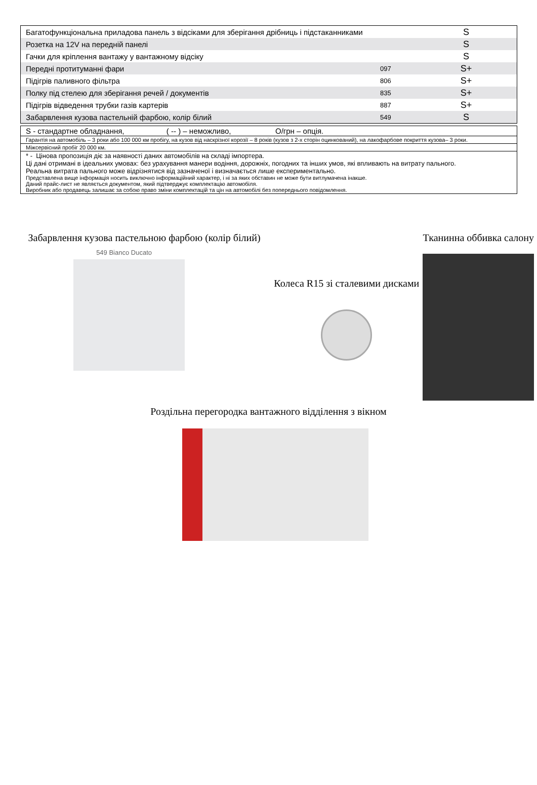| Багатофункціональна приладова панель з відсіками для зберігання дрібниць і підстаканниками | | S |
| Розетка на 12V на передній панелі | | S |
| Гачки для кріплення вантажу у вантажному відсіку | | S |
| Передні протитуманні фари | 097 | S+ |
| Підігрів паливного фільтра | 806 | S+ |
| Полку під стелею для зберігання речей / документів | 835 | S+ |
| Підігрів відведення трубки газів картерів | 887 | S+ |
| Забарвлення кузова пастельній фарбою, колір білий | 549 | S |
S - стандартне обладнання, ( -- ) – неможливо, О/грн – опція.
Гарантія на автомобіль – 3 роки або 100 000 км пробігу, на кузов від наскрізної корозії – 8 років (кузов з 2-х сторін оцинкований), на лакофарбове покриття кузова– 3 роки.
Міжсервісний пробіг 20 000 км.
* - Цінова пропозиція діє за наявності даних автомобілів на складі імпортера.
Ці дані отримані в ідеальних умовах: без урахування манери водіння, дорожніх, погодних та інших умов, які впливають на витрату пального.
Реальна витрата пального може відрізнятися від зазначеної і визначається лише експериментально.
Представлена вище інформація носить виключно інформаційний характер, і ні за яких обставин не може бути витлумачена інакше.
Даний прайс-лист не являється документом, який підтверджує комплектацію автомобіля.
Виробник або продавець залишає за собою право зміни комплектацій та цін на автомобілі без попереднього повідомлення.
Забарвлення кузова пастельною фарбою (колір білий)
549 Bianco Ducato
Колеса R15 зі сталевими дисками
Тканинна оббивка салону
Роздільна перегородка вантажного відділення з вікном